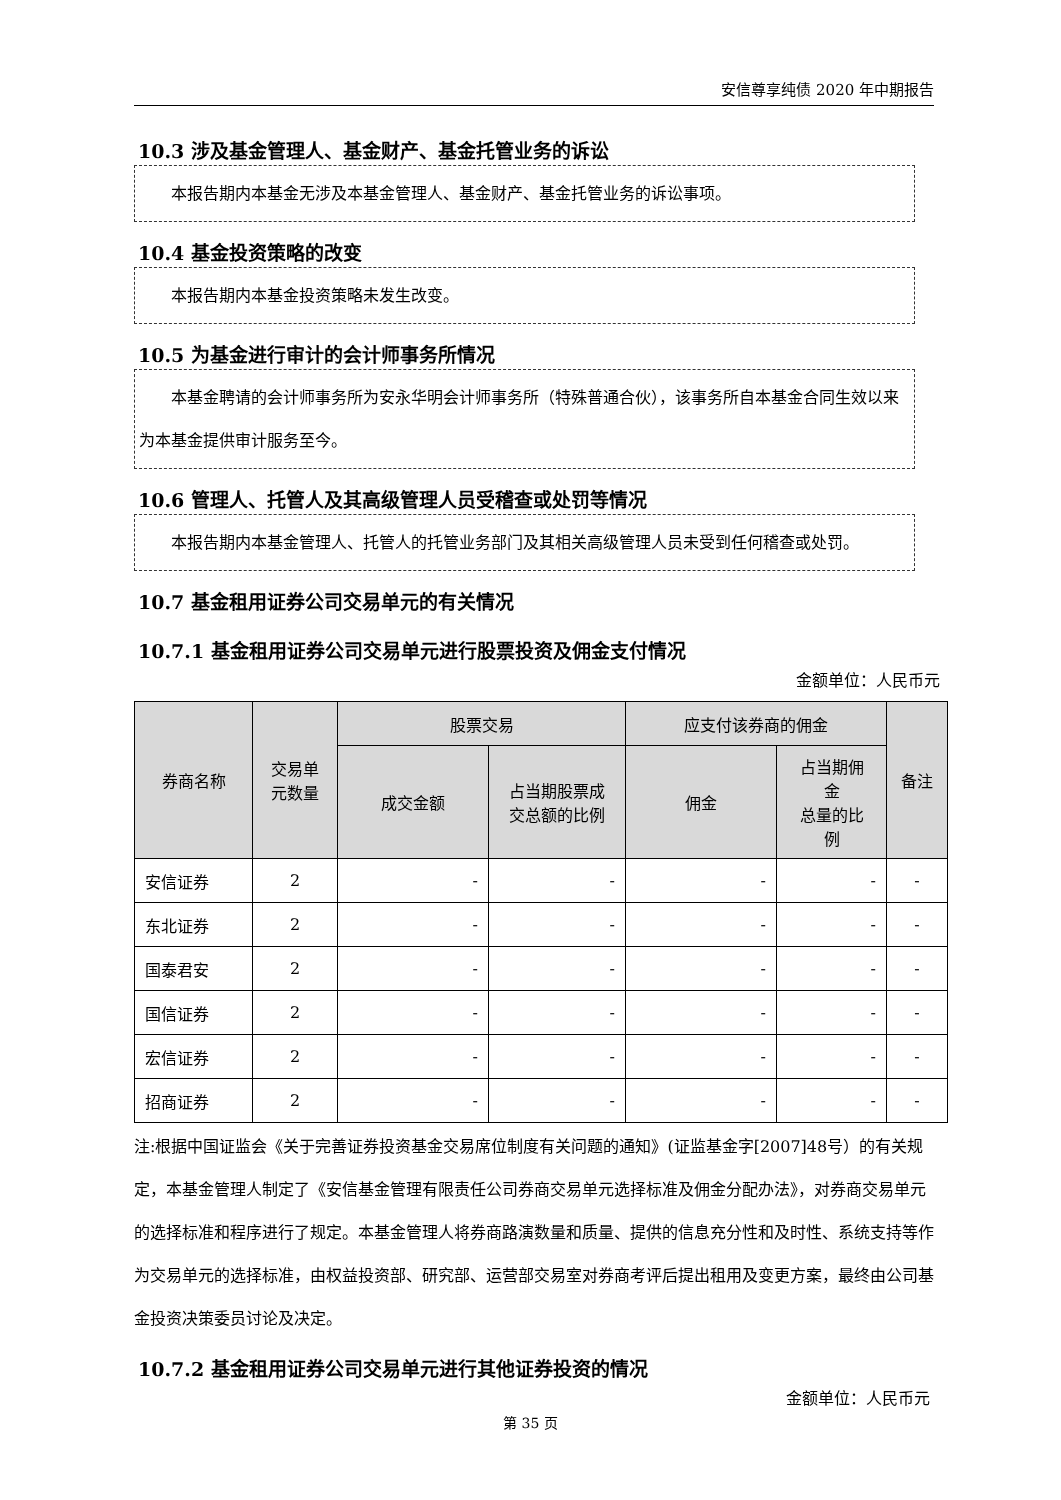安信尊享纯债 2020 年中期报告
10.3 涉及基金管理人、基金财产、基金托管业务的诉讼
本报告期内本基金无涉及本基金管理人、基金财产、基金托管业务的诉讼事项。
10.4 基金投资策略的改变
本报告期内本基金投资策略未发生改变。
10.5 为基金进行审计的会计师事务所情况
本基金聘请的会计师事务所为安永华明会计师事务所（特殊普通合伙），该事务所自本基金合同生效以来为本基金提供审计服务至今。
10.6 管理人、托管人及其高级管理人员受稽查或处罚等情况
本报告期内本基金管理人、托管人的托管业务部门及其相关高级管理人员未受到任何稽查或处罚。
10.7 基金租用证券公司交易单元的有关情况
10.7.1 基金租用证券公司交易单元进行股票投资及佣金支付情况
金额单位：人民币元
| 券商名称 | 交易单 元数量 | 股票交易 | | 应支付该券商的佣金 | | 备注 |
| --- | --- | --- | --- | --- | --- | --- |
| | | 成交金额 | 占当期股票成 交总额的比例 | 佣金 | 占当期佣 金 总量的比 例 | |
| 安信证券 | 2 | - | - | - | - | - |
| 东北证券 | 2 | - | - | - | - | - |
| 国泰君安 | 2 | - | - | - | - | - |
| 国信证券 | 2 | - | - | - | - | - |
| 宏信证券 | 2 | - | - | - | - | - |
| 招商证券 | 2 | - | - | - | - | - |
注:根据中国证监会《关于完善证券投资基金交易席位制度有关问题的通知》(证监基金字[2007]48号）的有关规定，本基金管理人制定了《安信基金管理有限责任公司券商交易单元选择标准及佣金分配办法》，对券商交易单元的选择标准和程序进行了规定。本基金管理人将券商路演数量和质量、提供的信息充分性和及时性、系统支持等作为交易单元的选择标准，由权益投资部、研究部、运营部交易室对券商考评后提出租用及变更方案，最终由公司基金投资决策委员讨论及决定。
10.7.2 基金租用证券公司交易单元进行其他证券投资的情况
金额单位：人民币元
第 35 页